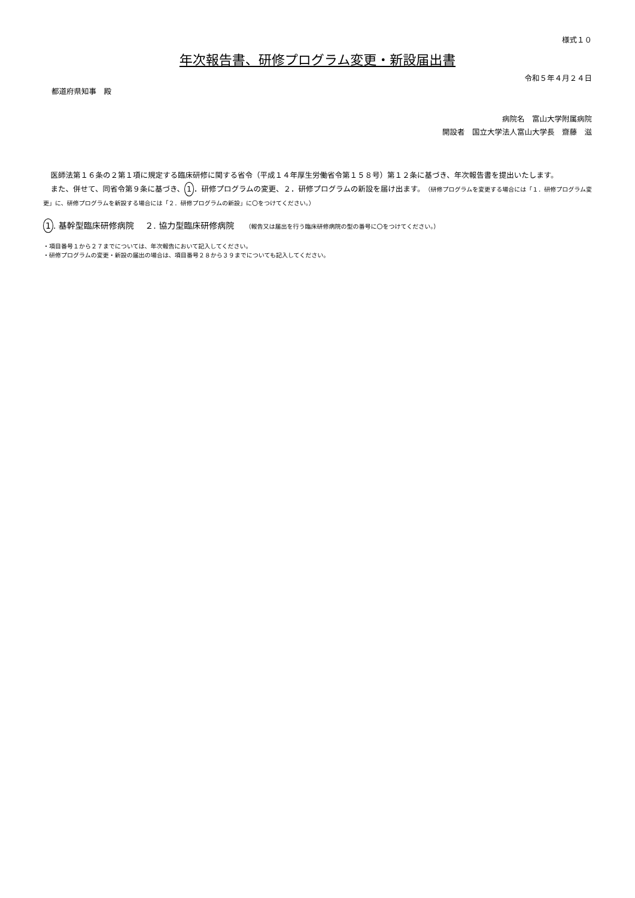様式１０
年次報告書、研修プログラム変更・新設届出書
令和５年４月２４日
都道府県知事　殿
病院名　富山大学附属病院
開設者　国立大学法人富山大学長　齋藤　滋
　医師法第１６条の２第１項に規定する臨床研修に関する省令（平成１４年厚生労働省令第１５８号）第１２条に基づき、年次報告書を提出いたします。
　また、併せて、同省令第９条に基づき、 1 ．研修プログラムの変更、２．研修プログラムの新設を届け出ます。（研修プログラムを変更する場合には「１．研修プログラム変更」に、研修プログラムを新設する場合には「２．研修プログラムの新設」に〇をつけてください。）
1. 基幹型臨床研修病院　 ２. 協力型臨床研修病院　 （報告又は届出を行う臨床研修病院の型の番号に〇をつけてください。）
・項目番号１から２７までについては、年次報告において記入してください。
・研修プログラムの変更・新設の届出の場合は、項目番号２８から３９までについても記入してください。